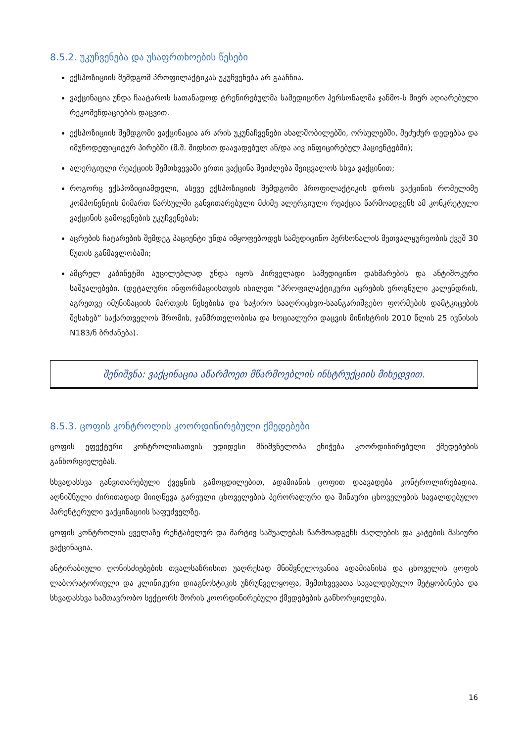8.5.2. უკუჩვენება და უსაფრთხოების წესები
ექსპოზიციის შემდგომ პროფილაქტიკას უკუჩვენება არ გააჩნია.
ვაქცინაცია უნდა ჩაატაროს სათანადოდ ტრენირებულმა სამედიცინო პერსონალმა ჯანმო-ს მიერ აღიარებული რეკომენდაციების დაცვით.
ექსპოზიციის შემდგომი ვაქცინაცია არ არის უკუნაჩვენები ახალშობილებში, ორსულებში, მეძუძურ დედებსა და იმუნოდეფიციტურ პირებში (მ.შ. შიდსით დაავადებულ ან/და აივ ინფიცირებულ პაციენტებში);
ალერგიული რეაქციის შემთხვევაში ერთი ვაქცინა შეიძლება შეიცვალოს სხვა ვაქცინით;
როგორც ექსპოზიციამდელი, ასევე ექსპოზიციის შემდგომი პროფილაქტიკის დროს ვაქცინის რომელიმე კომპონენტის მიმართ წარსულში განვითარებული მძიმე ალერგიული რეაქცია წარმოადგენს ამ კონკრეტული ვაქცინის გამოყენების უკუჩვენებას;
აცრების ჩატარების შემდეგ პაციენტი უნდა იმყოფებოდეს სამედიცინო პერსონალის მეთვალყურეობის ქვეშ 30 წუთის განმავლობაში;
ამცრელ კაბინეტში აუცილებლად უნდა იყოს პირველადი სამედიცინო დახმარების და ანტიშოკური საშუალებები. (დეტალური ინფორმაციისთვის იხილეთ “პროფილაქტიკური აცრების ეროვნული კალენდრის, აგრეთვე იმუნიზაციის მართვის წესებისა და საჭირო სააღრიცხვო-საანგარიშგებო ფორმების დამტკიცების შესახებ” საქართველოს შრომის, ჯანმრთელობისა და სოციალური დაცვის მინისტრის 2010 წლის 25 ივნისის N183/ნ ბრძანება).
შენიშვნა: ვაქცინაცია აწარმოეთ მწარმოებლის ინსტრუქციის მიხედვით.
8.5.3. ცოფის კონტროლის კოორდინირებული ქმედებები
ცოფის ეფექტური კონტროლისათვის უდიდესი მნიშვნელობა ენიჭება კოორდინირებული ქმედებების განხორციელებას.
სხვადასხვა განვითარებული ქვეყნის გამოცდილებით, ადამიანის ცოფით დაავადება კონტროლირებადია. აღნიშნული ძირითადად მიიღწევა გარეული ცხოველების პერორალური და შინაური ცხოველების სავალდებულო პარენტერული ვაქცინაციის საფუძველზე.
ცოფის კონტროლის ყველაზე რენტაბელურ და მარტივ საშუალებას წარმოადგენს ძაღლების და კატების მასიური ვაქცინაცია.
ანტირაბიული ღონისძიებების თვალსაზრისით უაღრესად მნიშვნელოვანია ადამიანისა და ცხოველის ცოფის ლაბორატორიული და კლინიკური დიაგნოსტიკის უზრუნველყოფა, შემთხვევათა სავალდებულო შეტყობინება და სხვადასხვა სამთავრობო სექტორს შორის კოორდინირებული ქმედებების განხორციელება.
16